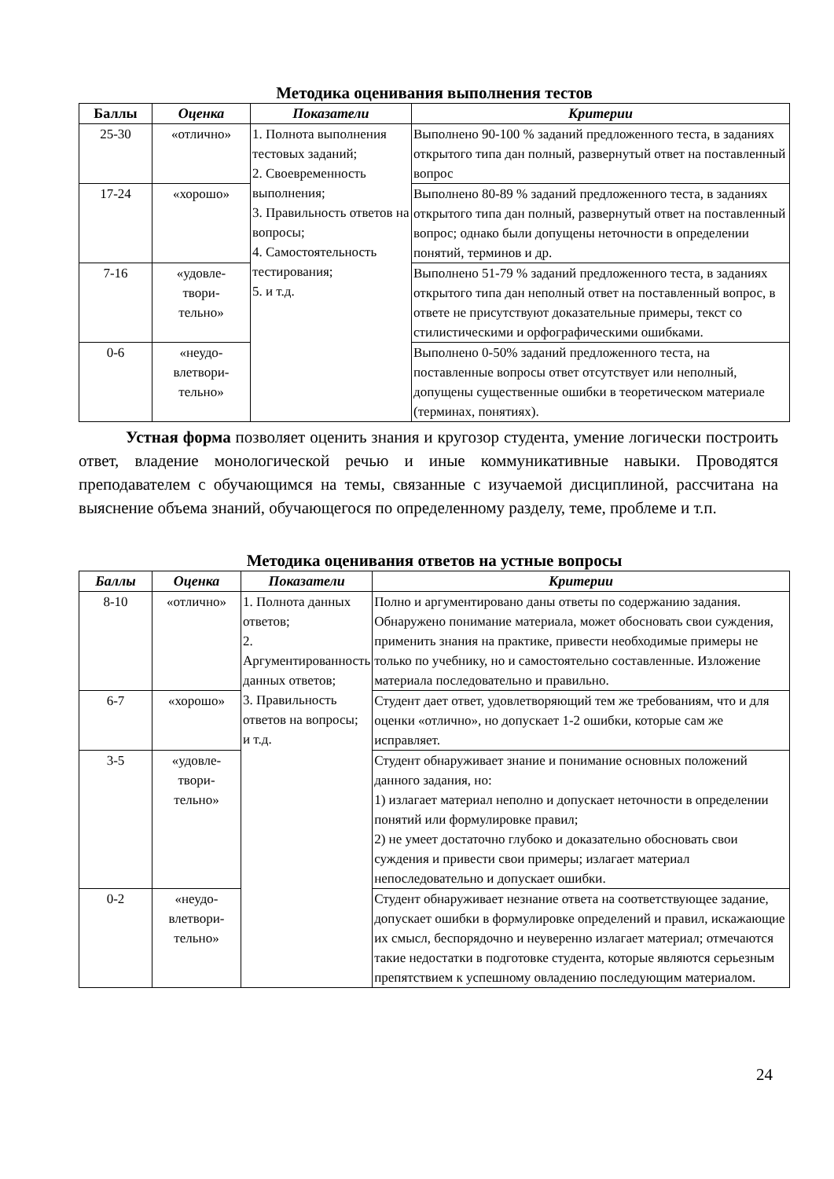Методика оценивания выполнения тестов
| Баллы | Оценка | Показатели | Критерии |
| --- | --- | --- | --- |
| 25-30 | «отлично» | 1. Полнота выполнения тестовых заданий; 2. Своевременность выполнения; 3. Правильность ответов на вопросы; 4. Самостоятельность тестирования; 5. и т.д. | Выполнено 90-100 % заданий предложенного теста, в заданиях открытого типа дан полный, развернутый ответ на поставленный вопрос |
| 17-24 | «хорошо» | | Выполнено 80-89 % заданий предложенного теста, в заданиях открытого типа дан полный, развернутый ответ на поставленный вопрос; однако были допущены неточности в определении понятий, терминов и др. |
| 7-16 | «удовле- твори- тельно» | | Выполнено 51-79 % заданий предложенного теста, в заданиях открытого типа дан неполный ответ на поставленный вопрос, в ответе не присутствуют доказательные примеры, текст со стилистическими и орфографическими ошибками. |
| 0-6 | «неудо- влетвори- тельно» | | Выполнено 0-50% заданий предложенного теста, на поставленные вопросы ответ отсутствует или неполный, допущены существенные ошибки в теоретическом материале (терминах, понятиях). |
Устная форма позволяет оценить знания и кругозор студента, умение логически построить ответ, владение монологической речью и иные коммуникативные навыки. Проводятся преподавателем с обучающимся на темы, связанные с изучаемой дисциплиной, рассчитана на выяснение объема знаний, обучающегося по определенному разделу, теме, проблеме и т.п.
Методика оценивания ответов на устные вопросы
| Баллы | Оценка | Показатели | Критерии |
| --- | --- | --- | --- |
| 8-10 | «отлично» | 1. Полнота данных ответов; 2. Аргументированность данных ответов; 3. Правильность ответов на вопросы; и т.д. | Полно и аргументировано даны ответы по содержанию задания. Обнаружено понимание материала, может обосновать свои суждения, применить знания на практике, привести необходимые примеры не только по учебнику, но и самостоятельно составленные. Изложение материала последовательно и правильно. |
| 6-7 | «хорошо» | | Студент дает ответ, удовлетворяющий тем же требованиям, что и для оценки «отлично», но допускает 1-2 ошибки, которые сам же исправляет. |
| 3-5 | «удовле- твори- тельно» | | Студент обнаруживает знание и понимание основных положений данного задания, но: 1) излагает материал неполно и допускает неточности в определении понятий или формулировке правил; 2) не умеет достаточно глубоко и доказательно обосновать свои суждения и привести свои примеры; излагает материал непоследовательно и допускает ошибки. |
| 0-2 | «неудо- влетвори- тельно» | | Студент обнаруживает незнание ответа на соответствующее задание, допускает ошибки в формулировке определений и правил, искажающие их смысл, беспорядочно и неуверенно излагает материал; отмечаются такие недостатки в подготовке студента, которые являются серьезным препятствием к успешному овладению последующим материалом. |
24